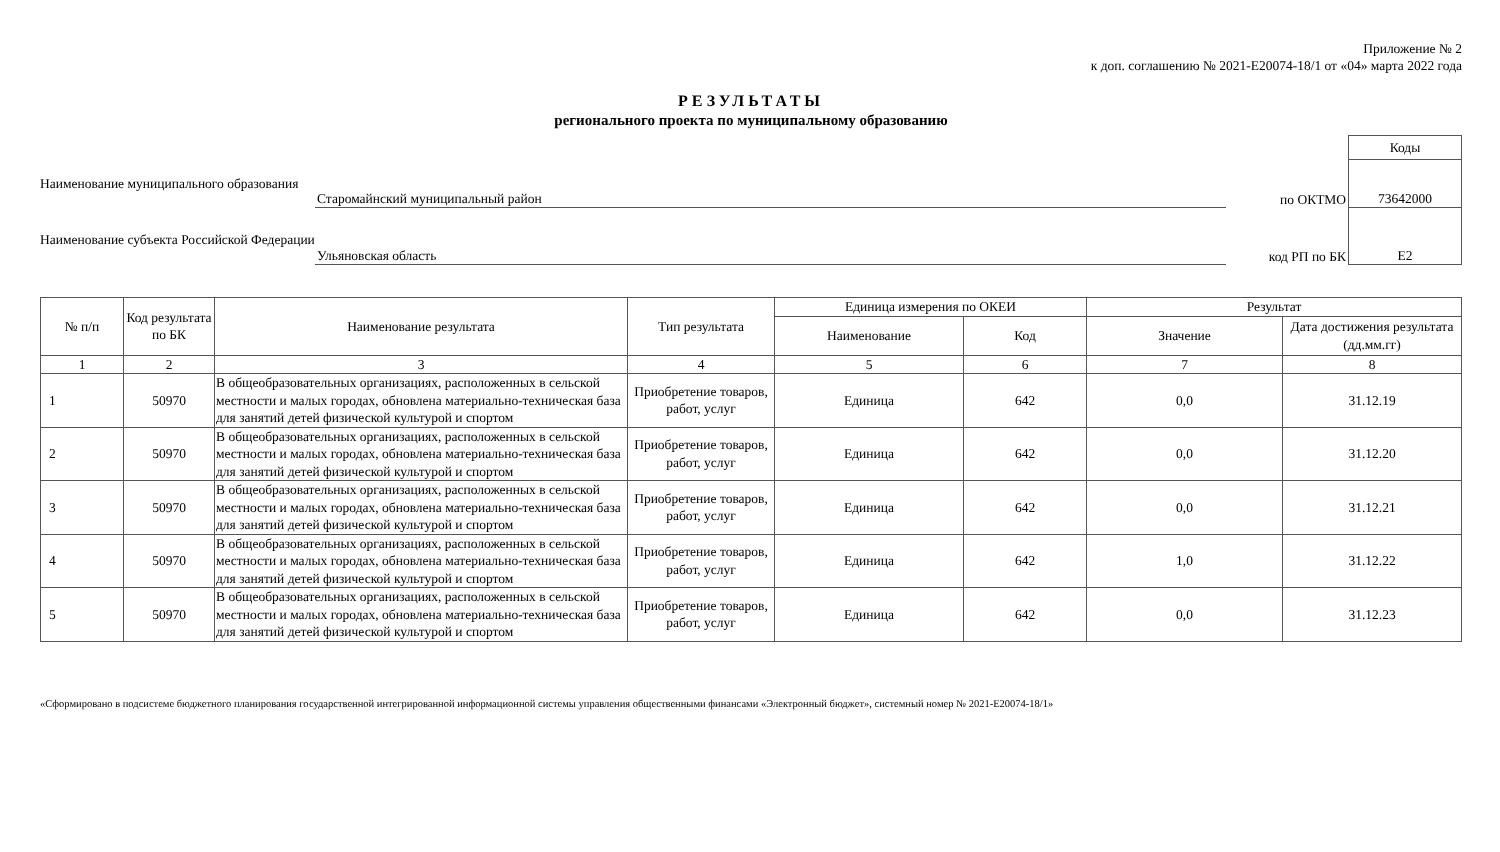Приложение № 2
к доп. соглашению № 2021-Е20074-18/1 от «04» марта 2022 года
РЕЗУЛЬТАТЫ
регионального проекта по муниципальному образованию
Коды
Наименование муниципального образования
Старомайнский муниципальный район
по ОКТМО
73642000
Наименование субъекта Российской Федерации
Ульяновская область код РП по БК
Е2
| № п/п | Код результата по БК | Наименование результата | Тип результата | Единица измерения по ОКЕИ | | Результат | |
| --- | --- | --- | --- | --- | --- | --- | --- |
| | | | | Наименование | Код | Значение | Дата достижения результата (дд.мм.гг) |
| 1 | 2 | 3 | 4 | 5 | 6 | 7 | 8 |
| 1 | 50970 | В общеобразовательных организациях, расположенных в сельской местности и малых городах, обновлена материально-техническая база для занятий детей физической культурой и спортом | Приобретение товаров, работ, услуг | Единица | 642 | 0,0 | 31.12.19 |
| 2 | 50970 | В общеобразовательных организациях, расположенных в сельской местности и малых городах, обновлена материально-техническая база для занятий детей физической культурой и спортом | Приобретение товаров, работ, услуг | Единица | 642 | 0,0 | 31.12.20 |
| 3 | 50970 | В общеобразовательных организациях, расположенных в сельской местности и малых городах, обновлена материально-техническая база для занятий детей физической культурой и спортом | Приобретение товаров, работ, услуг | Единица | 642 | 0,0 | 31.12.21 |
| 4 | 50970 | В общеобразовательных организациях, расположенных в сельской местности и малых городах, обновлена материально-техническая база для занятий детей физической культурой и спортом | Приобретение товаров, работ, услуг | Единица | 642 | 1,0 | 31.12.22 |
| 5 | 50970 | В общеобразовательных организациях, расположенных в сельской местности и малых городах, обновлена материально-техническая база для занятий детей физической культурой и спортом | Приобретение товаров, работ, услуг | Единица | 642 | 0,0 | 31.12.23 |
«Сформировано в подсистеме бюджетного планирования государственной интегрированной информационной системы управления общественными финансами «Электронный бюджет», системный номер № 2021-Е20074-18/1»